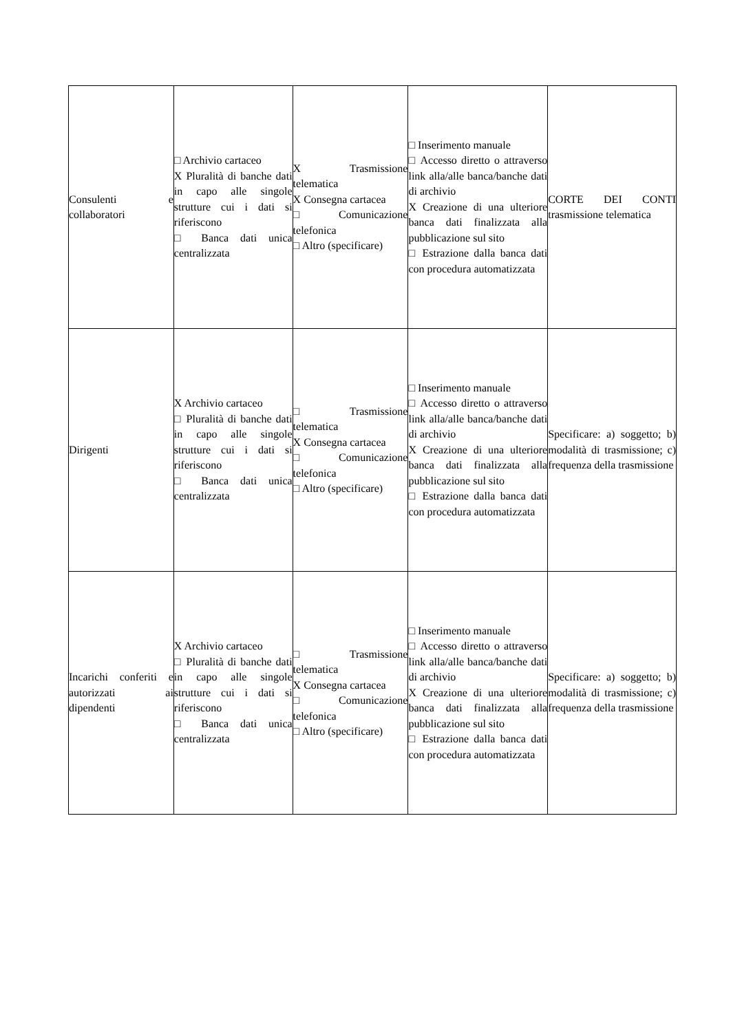| Consulenti e collaboratori | □ Archivio cartaceo X Pluralità di banche dati in capo alle singole strutture cui i dati si riferiscono □ Banca dati unica centralizzata | X Trasmissione telematica X Consegna cartacea □ Comunicazione telefonica □ Altro (specificare) | □ Inserimento manuale □ Accesso diretto o attraverso link alla/alle banca/banche dati di archivio X Creazione di una ulteriore banca dati finalizzata alla pubblicazione sul sito □ Estrazione dalla banca dati con procedura automatizzata | CORTE DEI CONTI trasmissione telematica |
| Dirigenti | X Archivio cartaceo □ Pluralità di banche dati in capo alle singole strutture cui i dati si riferiscono □ Banca dati unica centralizzata | □ Trasmissione telematica X Consegna cartacea □ Comunicazione telefonica □ Altro (specificare) | □ Inserimento manuale □ Accesso diretto o attraverso link alla/alle banca/banche dati di archivio X Creazione di una ulteriore banca dati finalizzata alla pubblicazione sul sito □ Estrazione dalla banca dati con procedura automatizzata | Specificare: a) soggetto; b) modalità di trasmissione; c) frequenza della trasmissione |
| Incarichi conferiti e autorizzati ai dipendenti | X Archivio cartaceo □ Pluralità di banche dati in capo alle singole strutture cui i dati si riferiscono □ Banca dati unica centralizzata | □ Trasmissione telematica X Consegna cartacea □ Comunicazione telefonica □ Altro (specificare) | □ Inserimento manuale □ Accesso diretto o attraverso link alla/alle banca/banche dati di archivio X Creazione di una ulteriore banca dati finalizzata alla pubblicazione sul sito □ Estrazione dalla banca dati con procedura automatizzata | Specificare: a) soggetto; b) modalità di trasmissione; c) frequenza della trasmissione |